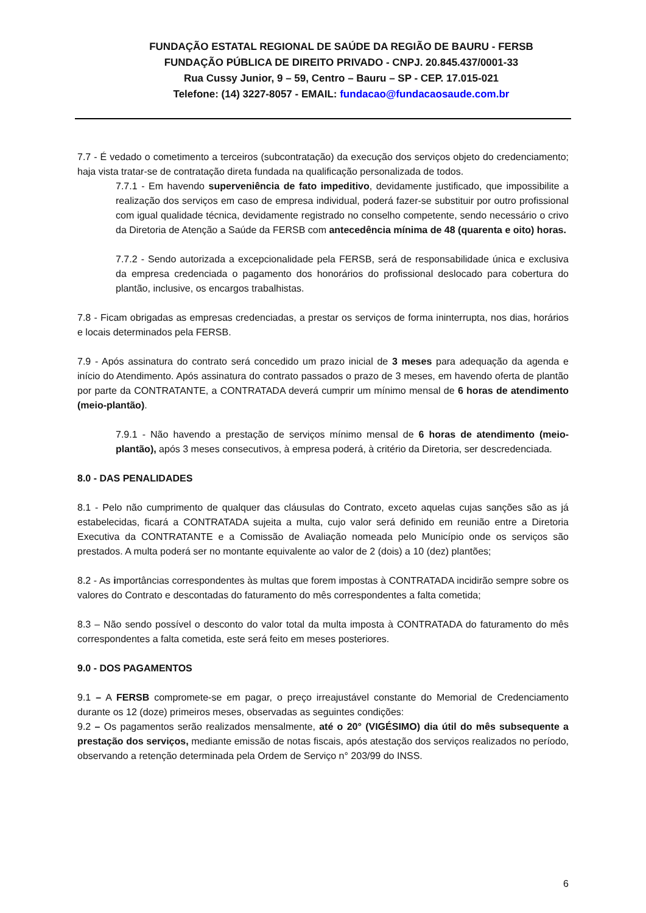FUNDAÇÃO ESTATAL REGIONAL DE SAÚDE DA REGIÃO DE BAURU - FERSB
FUNDAÇÃO PÚBLICA DE DIREITO PRIVADO - CNPJ. 20.845.437/0001-33
Rua Cussy Junior, 9 – 59, Centro – Bauru – SP - CEP. 17.015-021
Telefone: (14) 3227-8057 - EMAIL: fundacao@fundacaosaude.com.br
7.7 - É vedado o cometimento a terceiros (subcontratação) da execução dos serviços objeto do credenciamento; haja vista tratar-se de contratação direta fundada na qualificação personalizada de todos.
7.7.1 - Em havendo superveniência de fato impeditivo, devidamente justificado, que impossibilite a realização dos serviços em caso de empresa individual, poderá fazer-se substituir por outro profissional com igual qualidade técnica, devidamente registrado no conselho competente, sendo necessário o crivo da Diretoria de Atenção a Saúde da FERSB com antecedência mínima de 48 (quarenta e oito) horas.
7.7.2 - Sendo autorizada a excepcionalidade pela FERSB, será de responsabilidade única e exclusiva da empresa credenciada o pagamento dos honorários do profissional deslocado para cobertura do plantão, inclusive, os encargos trabalhistas.
7.8 - Ficam obrigadas as empresas credenciadas, a prestar os serviços de forma ininterrupta, nos dias, horários e locais determinados pela FERSB.
7.9 - Após assinatura do contrato será concedido um prazo inicial de 3 meses para adequação da agenda e início do Atendimento. Após assinatura do contrato passados o prazo de 3 meses, em havendo oferta de plantão por parte da CONTRATANTE, a CONTRATADA deverá cumprir um mínimo mensal de 6 horas de atendimento (meio-plantão).
7.9.1 - Não havendo a prestação de serviços mínimo mensal de 6 horas de atendimento (meio-plantão), após 3 meses consecutivos, à empresa poderá, à critério da Diretoria, ser descredenciada.
8.0 - DAS PENALIDADES
8.1 - Pelo não cumprimento de qualquer das cláusulas do Contrato, exceto aquelas cujas sanções são as já estabelecidas, ficará a CONTRATADA sujeita a multa, cujo valor será definido em reunião entre a Diretoria Executiva da CONTRATANTE e a Comissão de Avaliação nomeada pelo Município onde os serviços são prestados. A multa poderá ser no montante equivalente ao valor de 2 (dois) a 10 (dez) plantões;
8.2 - As importâncias correspondentes às multas que forem impostas à CONTRATADA incidirão sempre sobre os valores do Contrato e descontadas do faturamento do mês correspondentes a falta cometida;
8.3 – Não sendo possível o desconto do valor total da multa imposta à CONTRATADA do faturamento do mês correspondentes a falta cometida, este será feito em meses posteriores.
9.0 - DOS PAGAMENTOS
9.1 – A FERSB compromete-se em pagar, o preço irreajustável constante do Memorial de Credenciamento durante os 12 (doze) primeiros meses, observadas as seguintes condições:
9.2 – Os pagamentos serão realizados mensalmente, até o 20° (VIGÉSIMO) dia útil do mês subsequente a prestação dos serviços, mediante emissão de notas fiscais, após atestação dos serviços realizados no período, observando a retenção determinada pela Ordem de Serviço n° 203/99 do INSS.
6